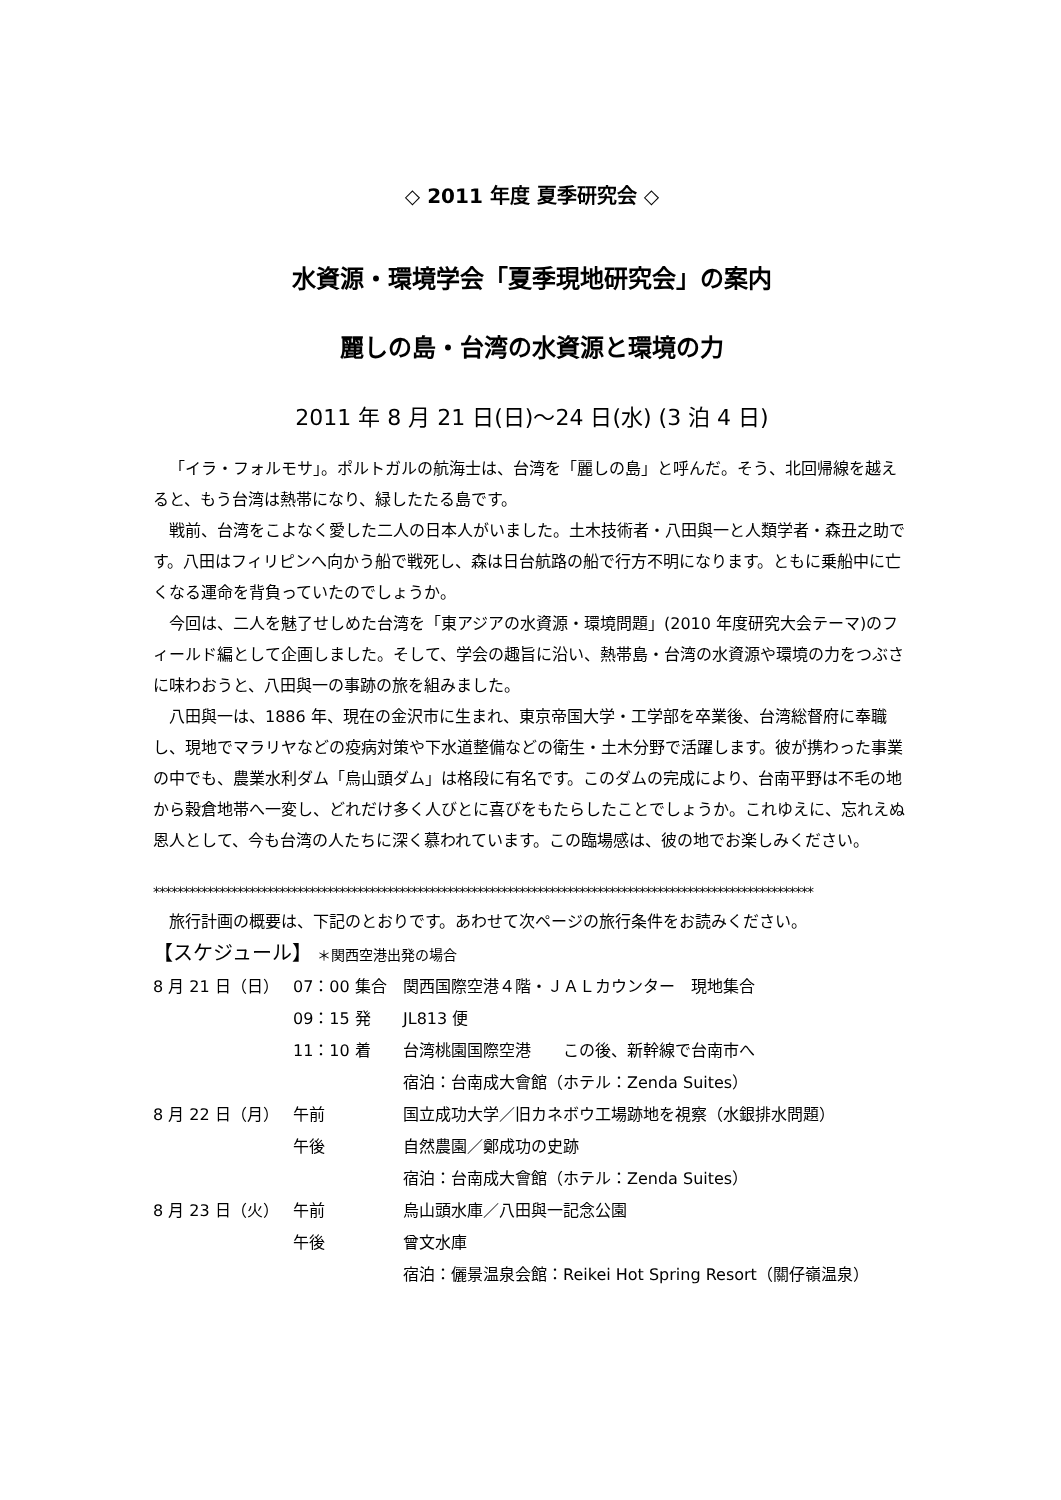◇ 2011 年度 夏季研究会 ◇
水資源・環境学会「夏季現地研究会」の案内
麗しの島・台湾の水資源と環境の力
2011 年 8 月 21 日(日)～24 日(水) (3 泊 4 日)
「イラ・フォルモサ」。ポルトガルの航海士は、台湾を「麗しの島」と呼んだ。そう、北回帰線を越えると、もう台湾は熱帯になり、緑したたる島です。
戦前、台湾をこよなく愛した二人の日本人がいました。土木技術者・八田與一と人類学者・森丑之助です。八田はフィリピンへ向かう船で戦死し、森は日台航路の船で行方不明になります。ともに乗船中に亡くなる運命を背負っていたのでしょうか。
今回は、二人を魅了せしめた台湾を「東アジアの水資源・環境問題」(2010 年度研究大会テーマ)のフィールド編として企画しました。そして、学会の趣旨に沿い、熱帯島・台湾の水資源や環境の力をつぶさに味わおうと、八田與一の事跡の旅を組みました。
八田與一は、1886 年、現在の金沢市に生まれ、東京帝国大学・工学部を卒業後、台湾総督府に奉職し、現地でマラリヤなどの疫病対策や下水道整備などの衛生・土木分野で活躍します。彼が携わった事業の中でも、農業水利ダム「烏山頭ダム」は格段に有名です。このダムの完成により、台南平野は不毛の地から穀倉地帯へ一変し、どれだけ多く人びとに喜びをもたらしたことでしょうか。これゆえに、忘れえぬ恩人として、今も台湾の人たちに深く慕われています。この臨場感は、彼の地でお楽しみください。
**************************************************************************************************************
旅行計画の概要は、下記のとおりです。あわせて次ページの旅行条件をお読みください。
【スケジュール】 ＊関西空港出発の場合
| 8 月 21 日（日） | 07：00 集合 | 関西国際空港４階・ＪＡＬカウンター 現地集合 |
| | 09：15 発 | JL813 便 |
| | 11：10 着 | 台湾桃園国際空港 この後、新幹線で台南市へ |
| | | 宿泊：台南成大會館（ホテル：Zenda Suites） |
| 8 月 22 日（月） | 午前 | 国立成功大学／旧カネボウ工場跡地を視察（水銀排水問題） |
| | 午後 | 自然農園／鄭成功の史跡 |
| | | 宿泊：台南成大會館（ホテル：Zenda Suites） |
| 8 月 23 日（火） | 午前 | 烏山頭水庫／八田與一記念公園 |
| | 午後 | 曾文水庫 |
| | | 宿泊：儷景温泉会館：Reikei Hot Spring Resort（關仔嶺温泉） |